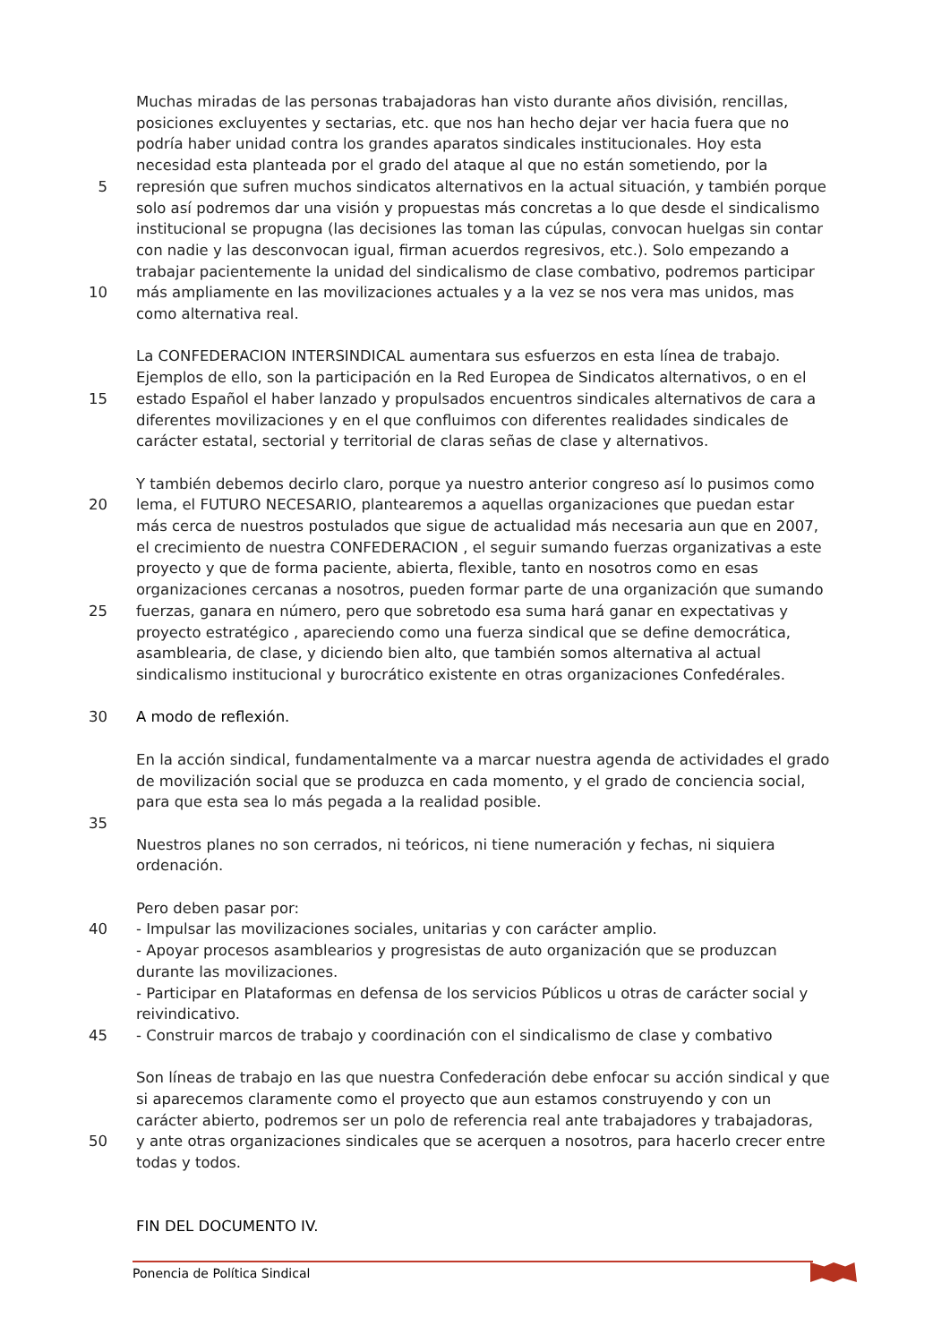Muchas miradas de las personas trabajadoras han visto durante años división, rencillas,
posiciones excluyentes y sectarias, etc. que nos han hecho dejar ver hacia fuera que no
podría haber unidad contra los grandes aparatos sindicales institucionales. Hoy esta
necesidad esta planteada por el grado del ataque al que no están sometiendo, por la
5 represión que sufren muchos sindicatos alternativos en la actual situación, y también porque
solo así podremos dar una visión y propuestas más concretas a lo que desde el sindicalismo
institucional se propugna (las decisiones las toman las cúpulas, convocan huelgas sin contar
con nadie y las desconvocan igual, firman acuerdos regresivos, etc.). Solo empezando a
trabajar pacientemente la unidad del sindicalismo de clase combativo, podremos participar
10 más ampliamente en las movilizaciones actuales y a la vez se nos vera mas unidos, mas
como alternativa real.
La CONFEDERACION INTERSINDICAL aumentara sus esfuerzos en esta línea de trabajo.
Ejemplos de ello, son la participación en la Red Europea de Sindicatos alternativos, o en el
15 estado Español el haber lanzado y propulsados encuentros sindicales alternativos de cara a
diferentes movilizaciones y en el que confluimos con diferentes realidades sindicales de
carácter estatal, sectorial y territorial de claras señas de clase y alternativos.
Y también debemos decirlo claro, porque ya nuestro anterior congreso así lo pusimos como
20 lema, el FUTURO NECESARIO, plantearemos a aquellas organizaciones que puedan estar
más cerca de nuestros postulados que sigue de actualidad más necesaria aun que en 2007,
el crecimiento de nuestra CONFEDERACION , el seguir sumando fuerzas organizativas a este
proyecto y que de forma paciente, abierta, flexible, tanto en nosotros como en esas
organizaciones cercanas a nosotros, pueden formar parte de una organización que sumando
25 fuerzas, ganara en número, pero que sobretodo esa suma hará ganar en expectativas y
proyecto estratégico , apareciendo como una fuerza sindical que se define democrática,
asamblearia, de clase, y diciendo bien alto, que también somos alternativa al actual
sindicalismo institucional y burocrático existente en otras organizaciones Confedérales.
30 A modo de reflexión.
En la acción sindical, fundamentalmente va a marcar nuestra agenda de actividades el grado
de movilización social que se produzca en cada momento, y el grado de conciencia social,
para que esta sea lo más pegada a la realidad posible.
35
Nuestros planes no son cerrados, ni teóricos, ni tiene numeración y fechas, ni siquiera
ordenación.
Pero deben pasar por:
40 - Impulsar las movilizaciones sociales, unitarias y con carácter amplio.
- Apoyar procesos asamblearios y progresistas de auto organización que se produzcan
durante las movilizaciones.
- Participar en Plataformas en defensa de los servicios Públicos u otras de carácter social y
reivindicativo.
45 - Construir marcos de trabajo y coordinación con el sindicalismo de clase y combativo
Son líneas de trabajo en las que nuestra Confederación debe enfocar su acción sindical y que
si aparecemos claramente como el proyecto que aun estamos construyendo y con un
carácter abierto, podremos ser un polo de referencia real ante trabajadores y trabajadoras,
50 y ante otras organizaciones sindicales que se acerquen a nosotros, para hacerlo crecer entre
todas y todos.
FIN DEL DOCUMENTO IV.
Ponencia de Política Sindical